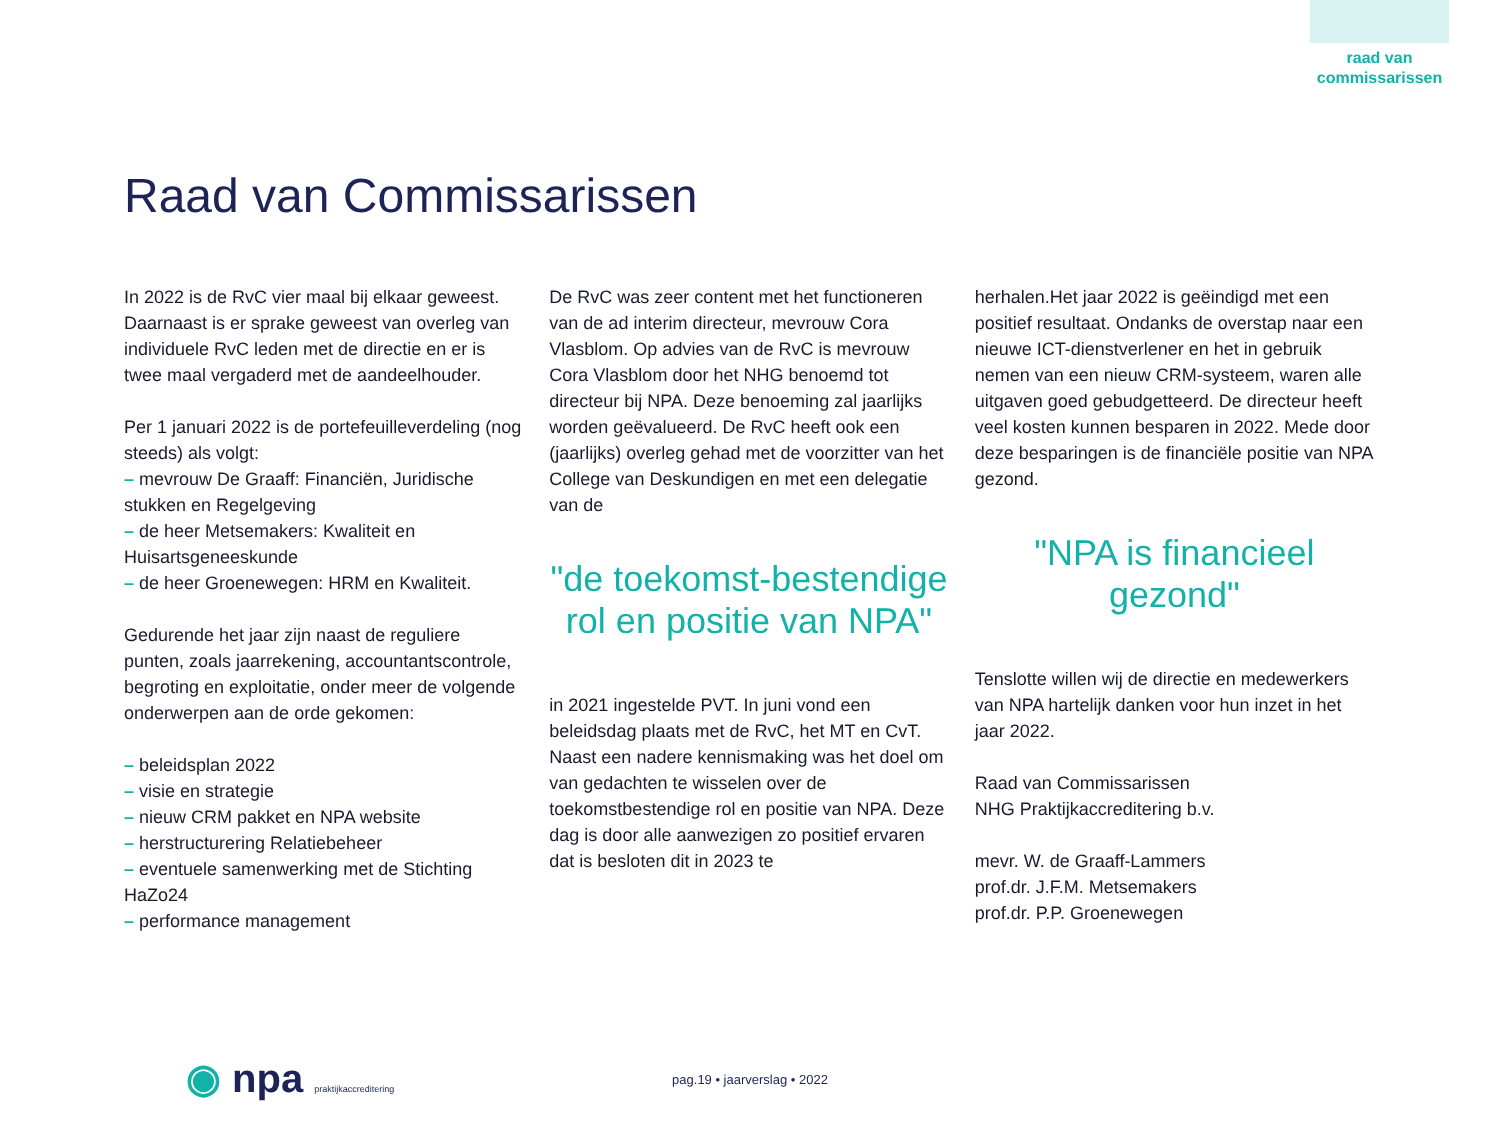raad van commissarissen
Raad van Commissarissen
In 2022 is de RvC vier maal bij elkaar geweest. Daarnaast is er sprake geweest van overleg van individuele RvC leden met de directie en er is twee maal vergaderd met de aandeelhouder.
Per 1 januari 2022 is de portefeuilleverdeling (nog steeds) als volgt:
– mevrouw De Graaff: Financiën, Juridische stukken en Regelgeving
– de heer Metsemakers: Kwaliteit en Huisartsgeneeskunde
– de heer Groenewegen: HRM en Kwaliteit.
Gedurende het jaar zijn naast de reguliere punten, zoals jaarrekening, accountantscontrole, begroting en exploitatie, onder meer de volgende onderwerpen aan de orde gekomen:
– beleidsplan 2022
– visie en strategie
– nieuw CRM pakket en NPA website
– herstructurering Relatiebeheer
– eventuele samenwerking met de Stichting HaZo24
– performance management
De RvC was zeer content met het functioneren van de ad interim directeur, mevrouw Cora Vlasblom. Op advies van de RvC is mevrouw Cora Vlasblom door het NHG benoemd tot directeur bij NPA. Deze benoeming zal jaarlijks worden geëvalueerd. De RvC heeft ook een (jaarlijks) overleg gehad met de voorzitter van het College van Deskundigen en met een delegatie van de
"de toekomst-bestendige rol en positie van NPA"
in 2021 ingestelde PVT. In juni vond een beleidsdag plaats met de RvC, het MT en CvT. Naast een nadere kennismaking was het doel om van gedachten te wisselen over de toekomstbestendige rol en positie van NPA. Deze dag is door alle aanwezigen zo positief ervaren dat is besloten dit in 2023 te
herhalen.Het jaar 2022 is geëindigd met een positief resultaat. Ondanks de overstap naar een nieuwe ICT-dienstverlener en het in gebruik nemen van een nieuw CRM-systeem, waren alle uitgaven goed gebudgetteerd. De directeur heeft veel kosten kunnen besparen in 2022. Mede door deze besparingen is de financiële positie van NPA gezond.
"NPA is financieel gezond"
Tenslotte willen wij de directie en medewerkers van NPA hartelijk danken voor hun inzet in het jaar 2022.
Raad van Commissarissen
NHG Praktijkaccreditering b.v.
mevr. W. de Graaff-Lammers
prof.dr. J.F.M. Metsemakers
prof.dr. P.P. Groenewegen
◉ npa praktijkaccreditering
pag.19 • jaarverslag • 2022